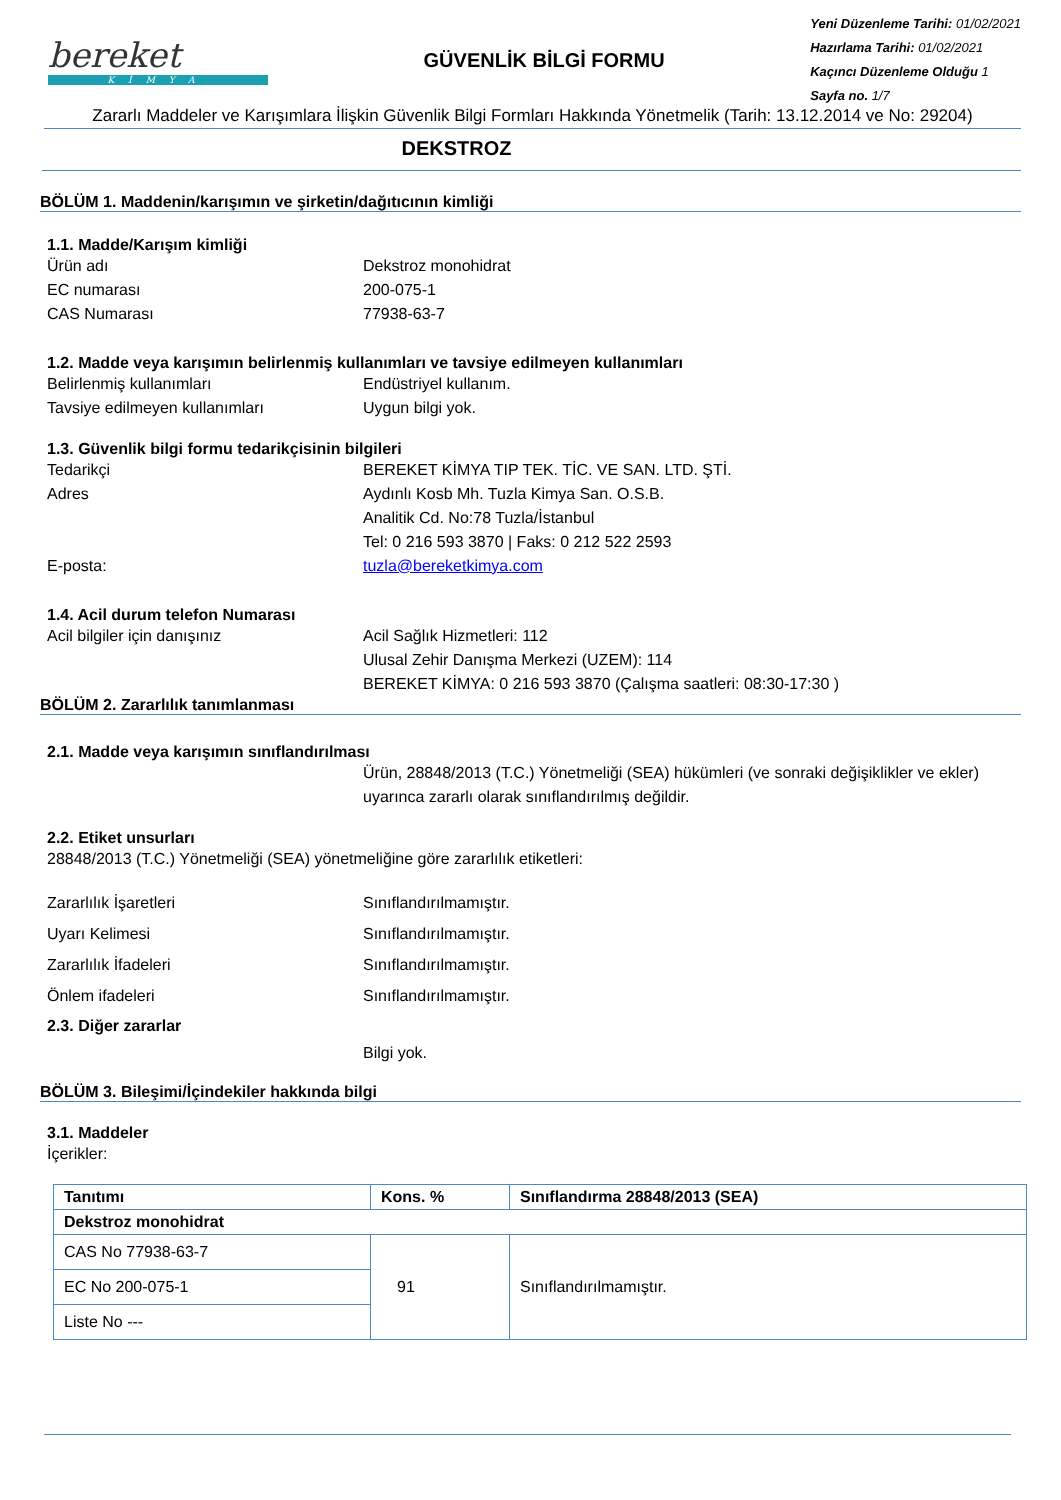bereket
KİMYA
GÜVENLİK BİLGİ FORMU
Yeni Düzenleme Tarihi: 01/02/2021
Hazırlama Tarihi: 01/02/2021
Kaçıncı Düzenleme Olduğu 1
Sayfa no. 1/7
Zararlı Maddeler ve Karışımlara İlişkin Güvenlik Bilgi Formları Hakkında Yönetmelik (Tarih: 13.12.2014 ve No: 29204)
DEKSTROZ
BÖLÜM 1. Maddenin/karışımın ve şirketin/dağıtıcının kimliği
1.1. Madde/Karışım kimliği
Ürün adı Dekstroz monohidrat
EC numarası 200-075-1
CAS Numarası 77938-63-7
1.2. Madde veya karışımın belirlenmiş kullanımları ve tavsiye edilmeyen kullanımları
Belirlenmiş kullanımları Endüstriyel kullanım.
Tavsiye edilmeyen kullanımları Uygun bilgi yok.
1.3. Güvenlik bilgi formu tedarikçisinin bilgileri
Tedarikçi BEREKET KİMYA TIP TEK. TİC. VE SAN. LTD. ŞTİ.
Adres Aydınlı Kosb Mh. Tuzla Kimya San. O.S.B.
Analitik Cd. No:78 Tuzla/İstanbul
Tel: 0 216 593 3870 | Faks: 0 212 522 2593
E-posta: tuzla@bereketkimya.com
1.4. Acil durum telefon Numarası
Acil bilgiler için danışınız Acil Sağlık Hizmetleri: 112
Ulusal Zehir Danışma Merkezi (UZEM): 114
BEREKET KİMYA: 0 216 593 3870 (Çalışma saatleri: 08:30-17:30 )
BÖLÜM 2. Zararlılık tanımlanması
2.1. Madde veya karışımın sınıflandırılması
Ürün, 28848/2013 (T.C.) Yönetmeliği (SEA) hükümleri (ve sonraki değişiklikler ve ekler) uyarınca zararlı olarak sınıflandırılmış değildir.
2.2. Etiket unsurları
28848/2013 (T.C.) Yönetmeliği (SEA) yönetmeliğine göre zararlılık etiketleri:
Zararlılık İşaretleri
Uyarı Kelimesi
Zararlılık İfadeleri
Önlem ifadeleri
Sınıflandırılmamıştır.
Sınıflandırılmamıştır.
Sınıflandırılmamıştır.
Sınıflandırılmamıştır.
2.3. Diğer zararlar
Bilgi yok.
BÖLÜM 3. Bileşimi/İçindekiler hakkında bilgi
3.1. Maddeler
İçerikler:
| Tanıtımı | Kons. % | Sınıflandırma 28848/2013 (SEA) |
| --- | --- | --- |
| Dekstroz monohidrat | | |
| CAS No 77938-63-7 | 91 | Sınıflandırılmamıştır. |
| EC No 200-075-1 | | |
| Liste No --- | | |